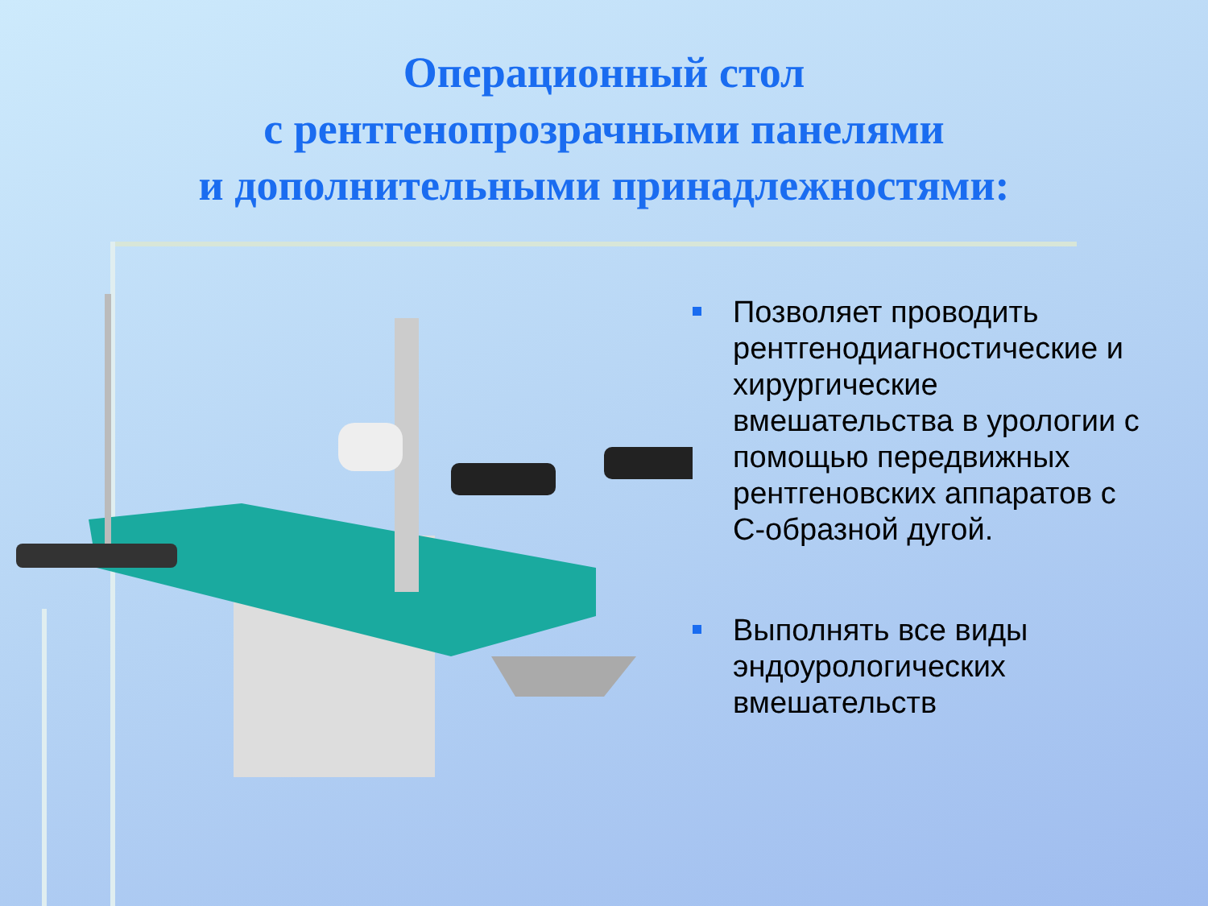Операционный стол
с рентгенопрозрачными панелями
и дополнительными принадлежностями:
Позволяет проводить рентгенодиагностические и хирургические вмешательства в урологии с помощью передвижных рентгеновских аппаратов с С-образной дугой.
Выполнять все виды эндоурологических вмешательств